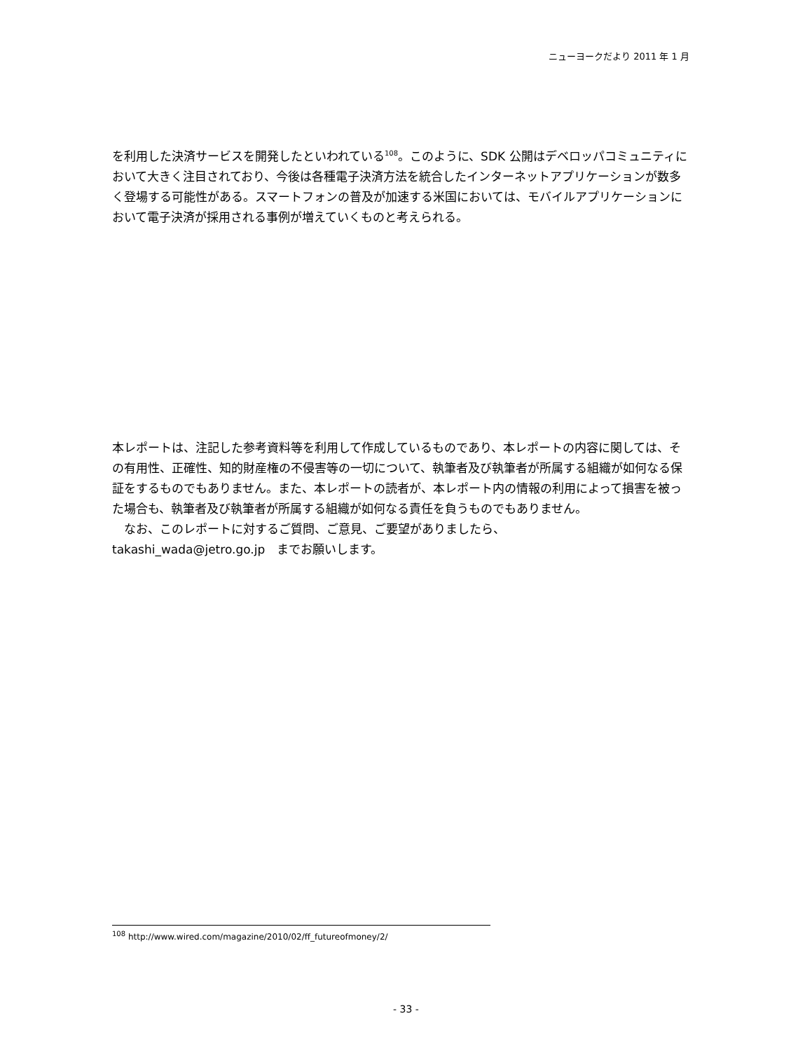ニューヨークだより 2011 年 1 月
を利用した決済サービスを開発したといわれている<sup>108</sup>。このように、SDK 公開はデベロッパコミュニティにおいて大きく注目されており、今後は各種電子決済方法を統合したインターネットアプリケーションが数多く登場する可能性がある。スマートフォンの普及が加速する米国においては、モバイルアプリケーションにおいて電子決済が採用される事例が増えていくものと考えられる。
本レポートは、注記した参考資料等を利用して作成しているものであり、本レポートの内容に関しては、その有用性、正確性、知的財産権の不侵害等の一切について、執筆者及び執筆者が所属する組織が如何なる保証をするものでもありません。また、本レポートの読者が、本レポート内の情報の利用によって損害を被った場合も、執筆者及び執筆者が所属する組織が如何なる責任を負うものでもありません。
　なお、このレポートに対するご質問、ご意見、ご要望がありましたら、
takashi_wada@jetro.go.jp　までお願いします。
<sup>108</sup> http://www.wired.com/magazine/2010/02/ff_futureofmoney/2/
- 33 -